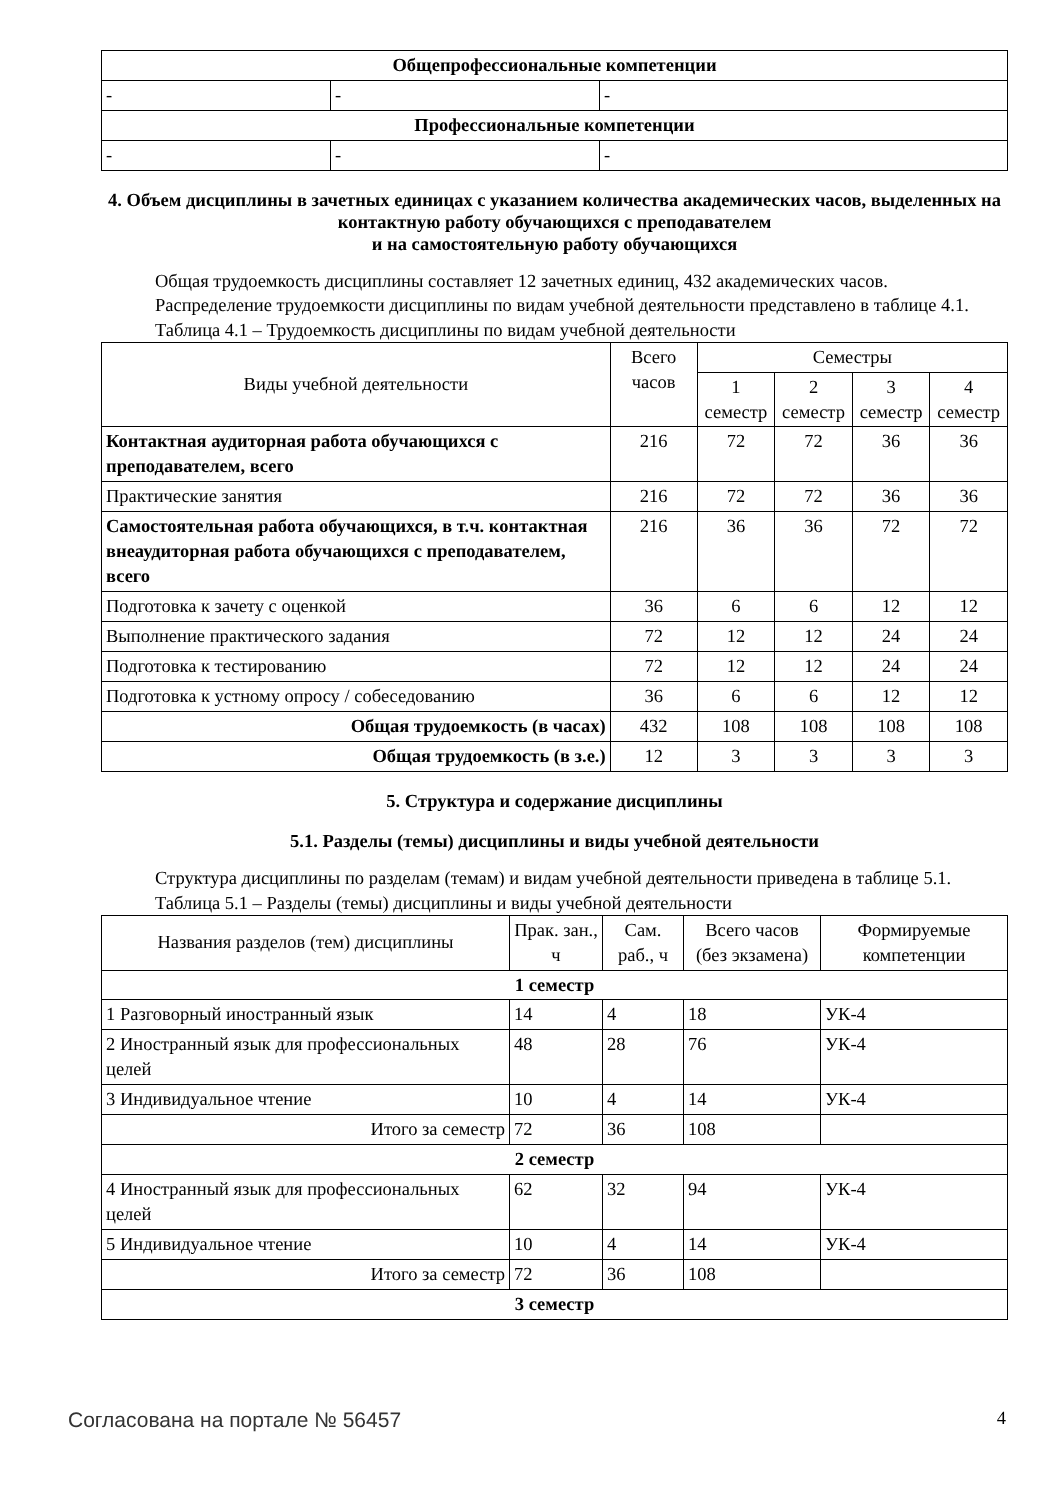| Общепрофессиональные компетенции | | |
| - | - | - |
| Профессиональные компетенции | | |
| - | - | - |
4. Объем дисциплины в зачетных единицах с указанием количества академических часов, выделенных на контактную работу обучающихся с преподавателем
и на самостоятельную работу обучающихся
Общая трудоемкость дисциплины составляет 12 зачетных единиц, 432 академических часов.
Распределение трудоемкости дисциплины по видам учебной деятельности представлено в таблице 4.1.
Таблица 4.1 – Трудоемкость дисциплины по видам учебной деятельности
| Виды учебной деятельности | Всего часов | Семестры | | | |
| --- | --- | --- | --- | --- | --- |
| | | 1 семестр | 2 семестр | 3 семестр | 4 семестр |
| Контактная аудиторная работа обучающихся с преподавателем, всего | 216 | 72 | 72 | 36 | 36 |
| Практические занятия | 216 | 72 | 72 | 36 | 36 |
| Самостоятельная работа обучающихся, в т.ч. контактная внеаудиторная работа обучающихся с преподавателем, всего | 216 | 36 | 36 | 72 | 72 |
| Подготовка к зачету с оценкой | 36 | 6 | 6 | 12 | 12 |
| Выполнение практического задания | 72 | 12 | 12 | 24 | 24 |
| Подготовка к тестированию | 72 | 12 | 12 | 24 | 24 |
| Подготовка к устному опросу / собеседованию | 36 | 6 | 6 | 12 | 12 |
| Общая трудоемкость (в часах) | 432 | 108 | 108 | 108 | 108 |
| Общая трудоемкость (в з.е.) | 12 | 3 | 3 | 3 | 3 |
5. Структура и содержание дисциплины
5.1. Разделы (темы) дисциплины и виды учебной деятельности
Структура дисциплины по разделам (темам) и видам учебной деятельности приведена в таблице 5.1.
Таблица 5.1 – Разделы (темы) дисциплины и виды учебной деятельности
| Названия разделов (тем) дисциплины | Прак. зан., ч | Сам. раб., ч | Всего часов (без экзамена) | Формируемые компетенции |
| --- | --- | --- | --- | --- |
| 1 семестр | | | | |
| 1 Разговорный иностранный язык | 14 | 4 | 18 | УК-4 |
| 2 Иностранный язык для профессиональных целей | 48 | 28 | 76 | УК-4 |
| 3 Индивидуальное чтение | 10 | 4 | 14 | УК-4 |
| Итого за семестр | 72 | 36 | 108 | |
| 2 семестр | | | | |
| 4 Иностранный язык для профессиональных целей | 62 | 32 | 94 | УК-4 |
| 5 Индивидуальное чтение | 10 | 4 | 14 | УК-4 |
| Итого за семестр | 72 | 36 | 108 | |
| 3 семестр | | | | |
Согласована на портале № 56457 4